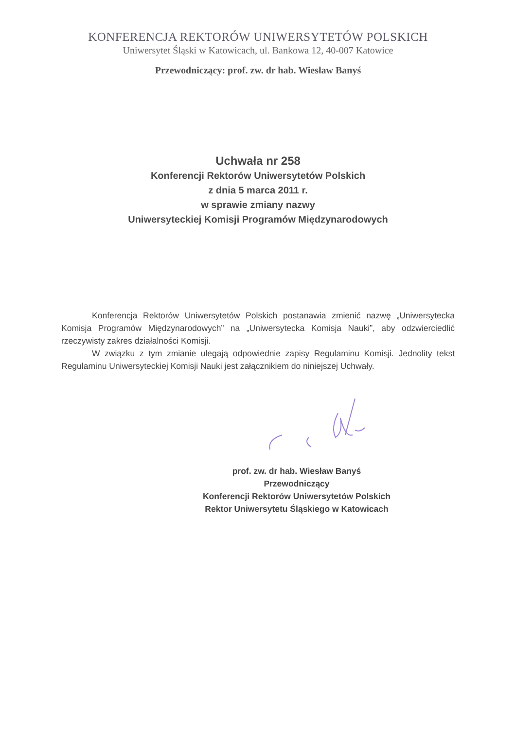KONFERENCJA REKTORÓW UNIWERSYTETÓW POLSKICH
Uniwersytet Śląski w Katowicach, ul. Bankowa 12, 40-007 Katowice
Przewodniczący: prof. zw. dr hab. Wiesław Banyś
Uchwała nr 258
Konferencji Rektorów Uniwersytetów Polskich
z dnia 5 marca 2011 r.
w sprawie zmiany nazwy
Uniwersyteckiej Komisji Programów Międzynarodowych
Konferencja Rektorów Uniwersytetów Polskich postanawia zmienić nazwę „Uniwersytecka Komisja Programów Międzynarodowych” na „Uniwersytecka Komisja Nauki”, aby odzwierciedlić rzeczywisty zakres działalności Komisji.
W związku z tym zmianie ulegają odpowiednie zapisy Regulaminu Komisji. Jednolity tekst Regulaminu Uniwersyteckiej Komisji Nauki jest załącznikiem do niniejszej Uchwały.
prof. zw. dr hab. Wiesław Banyś
Przewodniczący
Konferencji Rektorów Uniwersytetów Polskich
Rektor Uniwersytetu Śląskiego w Katowicach